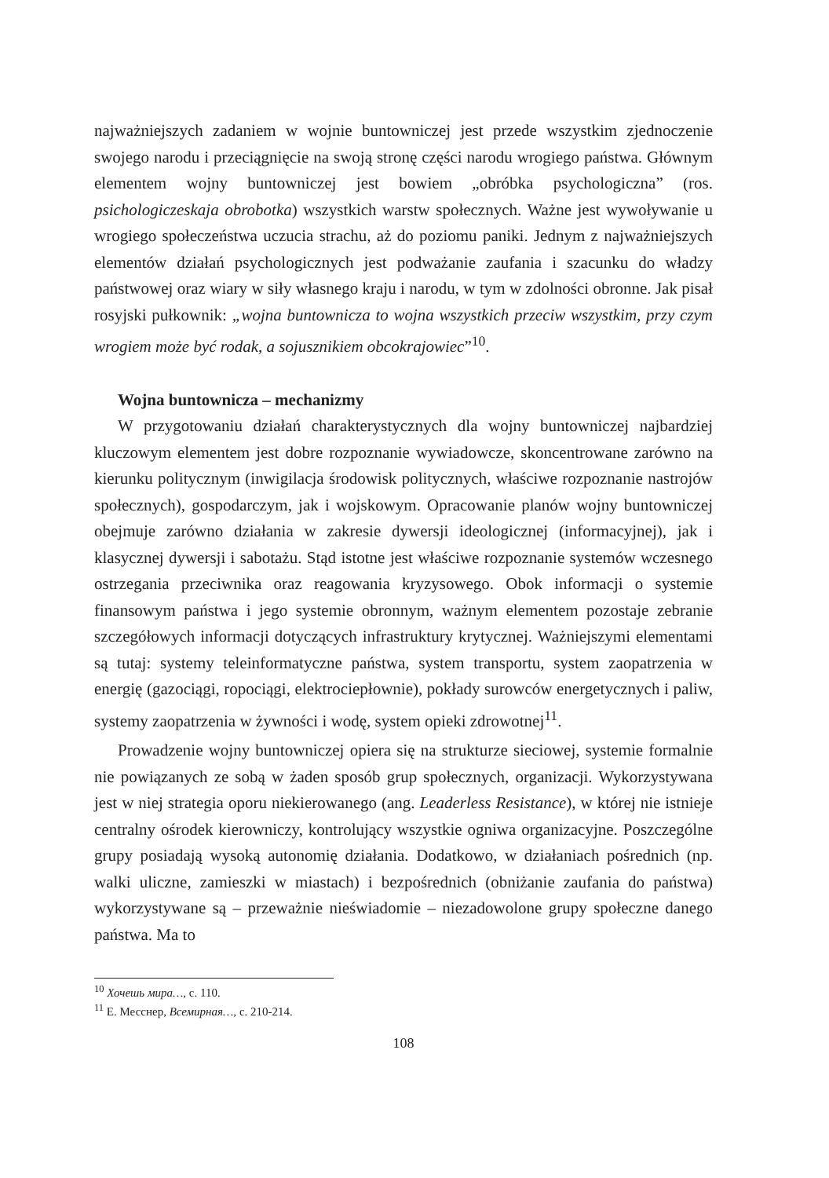najważniejszych zadaniem w wojnie buntowniczej jest przede wszystkim zjednoczenie swojego narodu i przeciągnięcie na swoją stronę części narodu wrogiego państwa. Głównym elementem wojny buntowniczej jest bowiem „obróbka psychologiczna” (ros. psichologiczeskaja obrobotka) wszystkich warstw społecznych. Ważne jest wywoływanie u wrogiego społeczeństwa uczucia strachu, aż do poziomu paniki. Jednym z najważniejszych elementów działań psychologicznych jest podważanie zaufania i szacunku do władzy państwowej oraz wiary w siły własnego kraju i narodu, w tym w zdolności obronne. Jak pisał rosyjski pułkownik: „wojna buntownicza to wojna wszystkich przeciw wszystkim, przy czym wrogiem może być rodak, a sojusznikiem obcokrajowiec”<sup>10</sup>.
Wojna buntownicza – mechanizmy
W przygotowaniu działań charakterystycznych dla wojny buntowniczej najbardziej kluczowym elementem jest dobre rozpoznanie wywiadowcze, skoncentrowane zarówno na kierunku politycznym (inwigilacja środowisk politycznych, właściwe rozpoznanie nastrojów społecznych), gospodarczym, jak i wojskowym. Opracowanie planów wojny buntowniczej obejmuje zarówno działania w zakresie dywersji ideologicznej (informacyjnej), jak i klasycznej dywersji i sabotażu. Stąd istotne jest właściwe rozpoznanie systemów wczesnego ostrzegania przeciwnika oraz reagowania kryzysowego. Obok informacji o systemie finansowym państwa i jego systemie obronnym, ważnym elementem pozostaje zebranie szczegółowych informacji dotyczących infrastruktury krytycznej. Ważniejszymi elementami są tutaj: systemy teleinformatyczne państwa, system transportu, system zaopatrzenia w energię (gazociągi, ropociągi, elektrociepłownie), pokłady surowców energetycznych i paliw, systemy zaopatrzenia w żywności i wodę, system opieki zdrowotnej<sup>11</sup>.
Prowadzenie wojny buntowniczej opiera się na strukturze sieciowej, systemie formalnie nie powiązanych ze sobą w żaden sposób grup społecznych, organizacji. Wykorzystywana jest w niej strategia oporu niekierowanego (ang. Leaderless Resistance), w której nie istnieje centralny ośrodek kierowniczy, kontrolujący wszystkie ogniwa organizacyjne. Poszczególne grupy posiadają wysoką autonomię działania. Dodatkowo, w działaniach pośrednich (np. walki uliczne, zamieszki w miastach) i bezpośrednich (obniżanie zaufania do państwa) wykorzystywane są – przeważnie nieświadomie – niezadowolone grupy społeczne danego państwa. Ma to
<sup>10</sup> Хочешь мира…, с. 110.
<sup>11</sup> Е. Месснер, Всемирная…, с. 210-214.
108